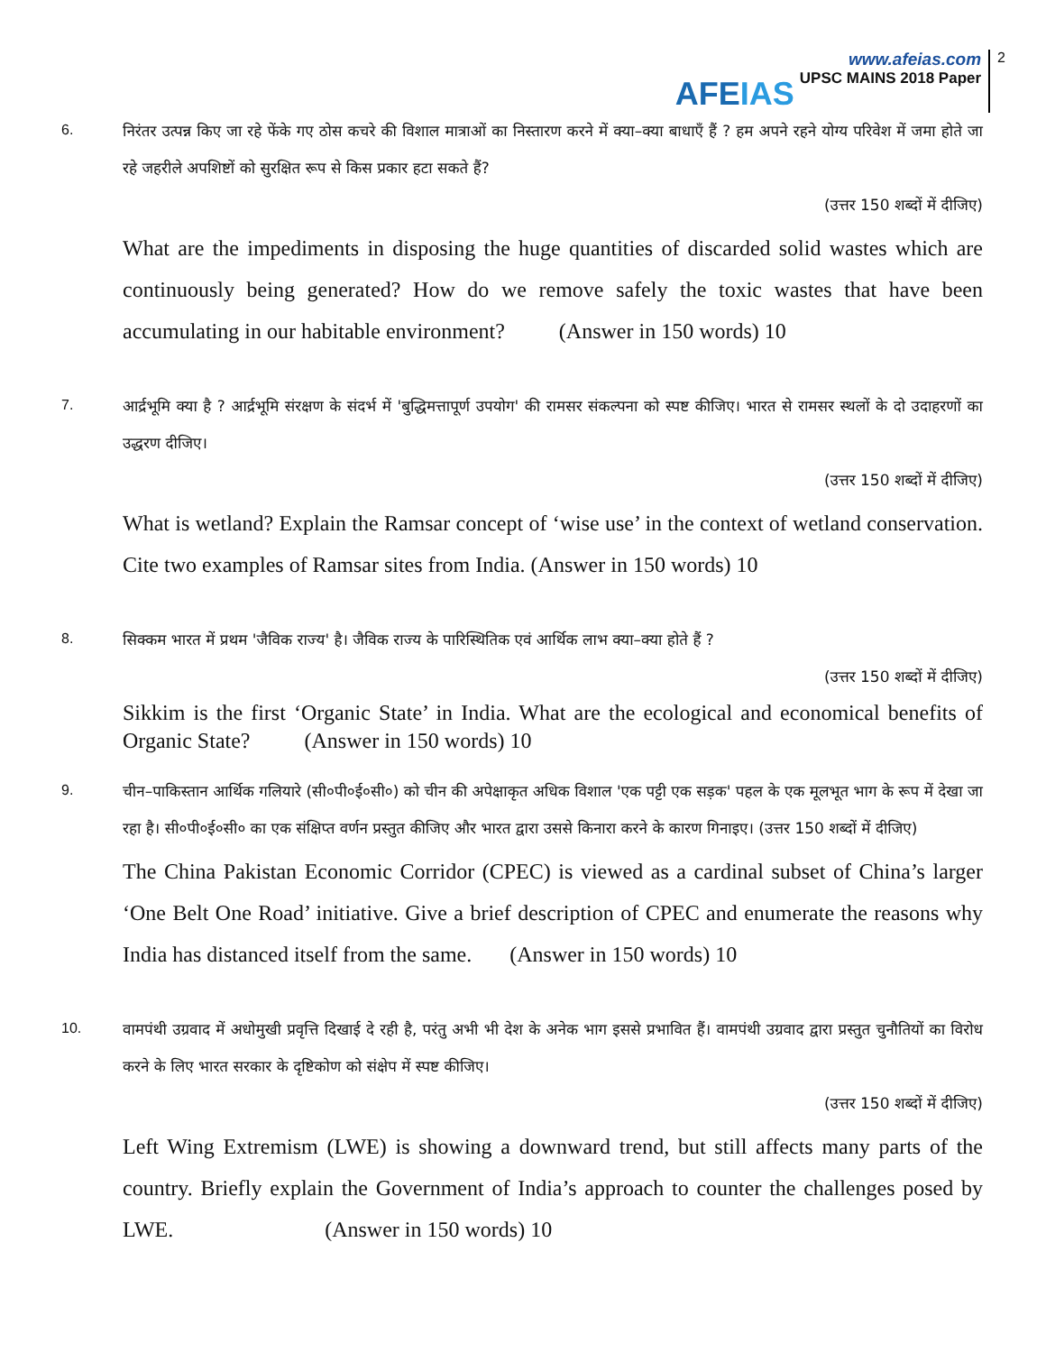AFEIAS
www.afeias.com
UPSC MAINS 2018 Paper
2
6.
निरंतर उत्पन्न किए जा रहे फेंके गए ठोस कचरे की विशाल मात्राओं का निस्तारण करने में क्या–क्या बाधाएँ हैं ? हम अपने रहने योग्य परिवेश में जमा होते जा रहे जहरीले अपशिष्टों को सुरक्षित रूप से किस प्रकार हटा सकते हैं?
(उत्तर 150 शब्दों में दीजिए)
What are the impediments in disposing the huge quantities of discarded solid wastes which are continuously being generated? How do we remove safely the toxic wastes that have been accumulating in our habitable environment? (Answer in 150 words) 10
7.
आर्द्रभूमि क्या है ? आर्द्रभूमि संरक्षण के संदर्भ में 'बुद्धिमत्तापूर्ण उपयोग' की रामसर संकल्पना को स्पष्ट कीजिए। भारत से रामसर स्थलों के दो उदाहरणों का उद्धरण दीजिए।
(उत्तर 150 शब्दों में दीजिए)
What is wetland? Explain the Ramsar concept of ‘wise use’ in the context of wetland conservation. Cite two examples of Ramsar sites from India. (Answer in 150 words) 10
8.
सिक्कम भारत में प्रथम 'जैविक राज्य' है। जैविक राज्य के पारिस्थितिक एवं आर्थिक लाभ क्या–क्या होते हैं ?
(उत्तर 150 शब्दों में दीजिए)
Sikkim is the first ‘Organic State’ in India. What are the ecological and economical benefits of Organic State? (Answer in 150 words) 10
9.
चीन–पाकिस्तान आर्थिक गलियारे (सी०पी०ई०सी०) को चीन की अपेक्षाकृत अधिक विशाल 'एक पट्टी एक सड़क' पहल के एक मूलभूत भाग के रूप में देखा जा रहा है। सी०पी०ई०सी० का एक संक्षिप्त वर्णन प्रस्तुत कीजिए और भारत द्वारा उससे किनारा करने के कारण गिनाइए। (उत्तर 150 शब्दों में दीजिए)
The China Pakistan Economic Corridor (CPEC) is viewed as a cardinal subset of China’s larger ‘One Belt One Road’ initiative. Give a brief description of CPEC and enumerate the reasons why India has distanced itself from the same. (Answer in 150 words) 10
10.
वामपंथी उग्रवाद में अधोमुखी प्रवृत्ति दिखाई दे रही है, परंतु अभी भी देश के अनेक भाग इससे प्रभावित हैं। वामपंथी उग्रवाद द्वारा प्रस्तुत चुनौतियों का विरोध करने के लिए भारत सरकार के दृष्टिकोण को संक्षेप में स्पष्ट कीजिए।
(उत्तर 150 शब्दों में दीजिए)
Left Wing Extremism (LWE) is showing a downward trend, but still affects many parts of the country. Briefly explain the Government of India’s approach to counter the challenges posed by LWE. (Answer in 150 words) 10